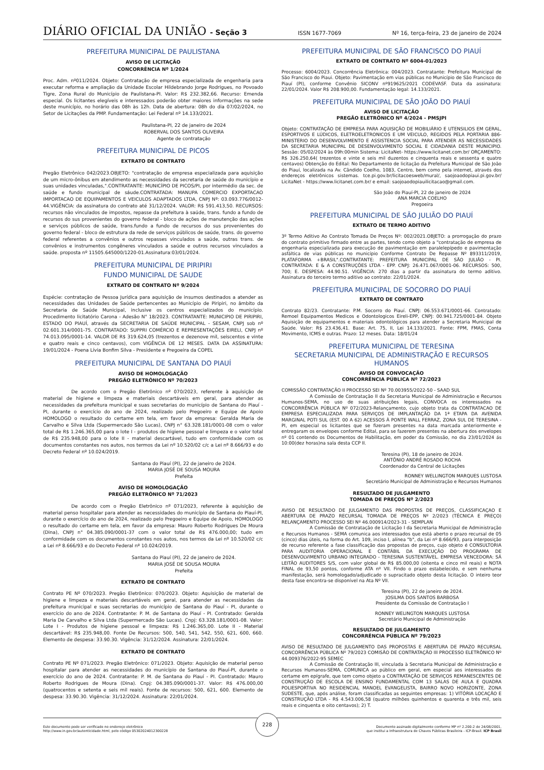DIÁRIO OFICIAL DA UNIÃO - Seção 3
ISSN 1677-7069 Nº 16, terça-feira, 23 de janeiro de 2024
PREFEITURA MUNICIPAL DE PAULISTANA
AVISO DE LICITAÇÃO
CONCORRÊNCIA Nº 1/2024
Proc. Adm. nº011/2024. Objeto: Contratação de empresa especializada de engenharia para executar reforma e ampliação da Unidade Escolar Hildebrando Jorge Rodrigues, no Povoado Tigre, Zona Rural do Município de Paulistana-PI. Valor: R$ 232.382,66. Recurso: Emenda especial. Os licitantes elegíveis e interessados poderão obter maiores informações na sede deste município, no horário das 08h às 12h. Data de abertura: 08h do dia 07/02/2024, no Setor de Licitações da PMP. Fundamentação: Lei Federal nº 14.133/2021.
Paulistana-PI, 22 de janeiro de 2024
ROBERVAL DOS SANTOS OLIVEIRA
Agente de contratação
PREFEITURA MUNICIPAL DE PICOS
EXTRATO DE CONTRATO
Pregão Eletrônico 042/2023.OBJETO: "contratação de empresa especializada para aquisição de um micro-ônibus em atendimento as necessidades da secretaria de saúde do município e suas unidades vinculadas,".CONTRATANTE: MUNICÍPIO DE PICOS/PI, por intermédio da sec. de saúde e fundo municipal de sáude.CONTRATADA: MANUPA COMERCIO EXPORTACAO IMPORTACAO DE EQUIPAMENTOS E VEICULOS ADAPTADOS LTDA, CNPJ Nº: 03.093.776/0012-44.VIGÊNCIA: da assinatura do contrato até 31/12/2024. VALOR: R$ 591.413,50. RECURSOS: recursos não vinculados de impostos, repasse da prefeitura à saúde, trans. fundo a fundo de recursos do sus provenientes do governo federal - bloco de ações de manutenção das ações e serviços públicos de saúde, trans.fundo a fundo de recursos do sus provenientes do governo federal - bloco de estrutura da rede de serviços públicos de saúde, trans. do governo federal referentes a convênios e outros repasses vinculados a saúde, outras trans. de convênios e instrumentos congêneres vinculados a saúde e outros recursos vinculados a saúde. proposta nº 11505.645000/1220-01.Assinatura:03/01/2024.
PREFEITURA MUNICIPAL DE PIRIPIRI
FUNDO MUNICIPAL DE SAUDE
EXTRATO DE CONTRATO Nº 9/2024
Espécie: contratação de Pessoa Jurídica para aquisição de insumos destinados a atender as necessidades das Unidades de Saúde pertencentes ao Município de Piripiri, no âmbito da Secretaria de Saúde Municipal, inclusive os centros especializados do município. Procedimento licitatório Carona - Adesão N° 18/2023. CONTRATANTE: MUNICIPIO DE PIRIPIRI, ESTADO DO PIAUÍ, através da SECRETARIA DE SAÚDE MUNICIPAL - SESAM, CNPJ sob nº 02.601.314/0001-75. CONTRATADO: SUPPRI COMÉRCIO E REPRESENTAÇÕES EIRELI, CNPJ nº 74.013.095/0001-14. VALOR DE R$ 319.624,05 (trezentos e dezenove mil, seiscentos e vinte e quatro reais e cinco centavos), com VIGÊNCIA DE 12 MESES. DATA DA ASSINATURA: 19/01/2024 - Poena Lívia Bonfim Silva - Presidente e Pregoeira da COPEL
PREFEITURA MUNICIPAL DE SANTANA DO PIAUÍ
AVISO DE HOMOLOGAÇÃO
PREGÃO ELETRÔNICO Nº 70/2023
De acordo com o Pregão Eletrônico nº 070/2023, referente à aquisição de material de higiene e limpeza e materiais descartáveis em geral, para atender as necessidades da prefeitura municipal e suas secretarias do município de Santana do Piauí - PI, durante o exercício do ano de 2024, realizado pelo Pregoeiro e Equipe de Apoio HOMOLOGO o resultado do certame em tela, em favor da empresa: Geralda Maria de Carvalho e Silva Ltda (Supermercado São Lucas), CNPJ n° 63.328.181/0001-08 com o valor total de R$ 1.246.365,00 para o lote I - produtos de higiene pessoal e limpeza e o valor total de R$ 235.948,00 para o lote II - material descartável, tudo em conformidade com os documentos constantes nos autos, nos termos da Lei nº 10.520/02 c/c a Lei nº 8.666/93 e do Decreto Federal nº 10.024/2019.
Santana do Piauí (PI), 22 de janeiro de 2024.
MARIA JOSÉ DE SOUSA MOURA
Prefeita
AVISO DE HOMOLOGAÇÃO
PREGÃO ELETRÔNICO Nº 71/2023
De acordo com o Pregão Eletrônico nº 071/2023, referente à aquisição de material penso hospitalar para atender as necessidades do município de Santana do Piauí-PI, durante o exercício do ano de 2024, realizado pelo Pregoeiro e Equipe de Apoio, HOMOLOGO o resultado do certame em tela, em favor da empresa: Mauro Roberto Rodrigues De Moura (Dina), CNPJ n° 04.385.090/0001-37 com o valor total de R$ 476.000,00; tudo em conformidade com os documentos constantes nos autos, nos termos da Lei nº 10.520/02 c/c a Lei nº 8.666/93 e do Decreto Federal nº 10.024/2019.
Santana do Piauí (PI), 22 de janeiro de 2024.
MARIA JOSÉ DE SOUSA MOURA
Prefeita
EXTRATO DE CONTRATO
Contrato PE Nº 070/2023. Pregão Eletrônico: 070/2023. Objeto: Aquisição de material de higiene e limpeza e materiais descartáveis em geral, para atender as necessidades da prefeitura municipal e suas secretarias do município de Santana do Piauí - PI, durante o exercício do ano de 2024. Contratante: P. M. de Santana do Piauí - PI. Contratado: Geralda Maria De Carvalho e Silva Ltda (Supermercado São Lucas). Cnpj: 63.328.181/0001-08. Valor: Lote I - Produtos de higiene pessoal e limpeza: R$ 1.246.365,00. Lote II - Material descartável: R$ 235.948,00. Fonte De Recursos: 500, 540, 541, 542, 550, 621, 600, 660. Elemento de despesa: 33.90.30. Vigência: 31/12/2024. Assinatura: 22/01/2024.
EXTRATO DE CONTRATO
Contrato PE Nº 071/2023. Pregão Eletrônico: 071/2023. Objeto: Aquisição de material penso hospitalar para atender as necessidades do município de Santana do Piauí-PI, durante o exercício do ano de 2024. Contratante: P. M. de Santana do Piauí - PI. Contratado: Mauro Roberto Rodrigues de Moura (Dina). Cnpj: 04.385.090/0001-37. Valor: R$ 476.000,00 (quatrocentos e setenta e seis mil reais). Fonte de recursos: 500, 621, 600. Elemento de despesa: 33.90.30. Vigência: 31/12/2024. Assinatura: 22/01/2024.
PREFEITURA MUNICIPAL DE SÃO FRANCISCO DO PIAUÍ
EXTRATO DE CONTRATO Nº 6004-01/2023
Processo: 6004/2023. Concorrência Eletrônica: 004/2023. Contratante: Prefeitura Municipal de São Francisco do Piaui. Objeto: Pavimentação em vias públicas no Município de São Francisco do Piauí (PI), conforme Convênio SICONV nº919625/2021 CODEVASF. Data da assinatura: 22/01/2024. Valor R$ 208.900,00. Fundamentação legal: 14.133/2021.
PREFEITURA MUNICIPAL DE SÃO JOÃO DO PIAUÍ
AVISO DE LICITAÇÃO
PREGÃO ELETRÔNICO Nº 4/2024 - PMSJPI
Objeto: CONTRATAÇÃO DE EMPRESA PARA AQUISIÇÃO DE MOBILIÁRIO E UTENSILIOS EM GERAL, ESPORTIVOS E LÚDICOS, ELETROELETRONICOS E UM VEICULO, REGIDOS PELA PORTARIA 886-MINISTERIO DO DESENVOLVIMENTO E ASSISTENCIA SOCIAL PARA ATENDER AS NECESSIDADES DA SECRETARIA MUNICIPAL DE DESENVOLVIMENTO SOCIAL E CIDADANIA DESTE MUNICIPIO. Sessão: 05/02/2024 às 09h:00min Sistema: LicitaNet- https://www.licitanet.com.br/ ORÇAMENTO: R$ 326.250,64( trezentos e vinte e seis mil duzentos e cinquenta reais e sessenta e quatro centavos) Obtenção do Edital: No Departamento de licitação da Prefeitura Municipal de São João do Piauí, localizada na Av. Cândido Coelho, 1083, Centro, bem como pela internet, através dos endereços eletrônicos sistemas. tce.pi.gov.br/licitacoesweb/mural/, saojoaodopiaui.pi.gov.br/ LicitaNet - https://www.licitanet.com.br/ e email: saojoaodopiauilicitacao@gmail.com.
São João do Piauí-PI, 22 de janeiro de 2024
ANA MARCIA COELHO
Pregoeira
PREFEITURA MUNICIPAL DE SÃO JULIÃO DO PIAUÍ
EXTRATO DE TERMO ADITIVO
3º Termo Aditivo Ao Contrato Tomada De Preços Nº: 002/2021.OBJETO: a prorrogação do prazo do contrato primitivo firmado entre as partes, tendo como objeto a "contratação de empresa de engenharia especializada para execução de pavimentação em paralelepípedo e pavimentação asfáltica de vias públicas no município Conforme Contrato De Repasse Nº 893311/2019, PLATAFORMA +BRASIL".CONTRATANTE: PREFEITURA MUNICIPAL DE SÃO JULIÃO - PI. CONTRATADA: E & A CONSTRUÇÕES LTDA - EPP. CNPJ: 26.471.067/0001-06. RECURSOS: 500, 700; E. DESPESA: 44.90.51. VIGÊNCIA: 270 dias a partir da assinatura do termo aditivo. Assinatura do terceiro termo aditivo ao contrato: 22/01/2024.
PREFEITURA MUNICIPAL DE SOCORRO DO PIAUÍ
EXTRATO DE CONTRATO
Contrato 82/23. Contratante: P.M. Socorro do Piauí. CNPJ: 06.553.671/0001-66. Contratado: Remoel Equipamentos Medicos e Odontologicos Eireli-EPP, CNPJ: 00.941.725/0001-84. Objeto Aquisição de equipamentos e materiais odontológicos para atender a Secretaria Municipal de Saúde. Valor: R$ 23.436,41. Base: Art. 75, II, Lei 14.133/2021. Fonte: FPM, FMAS, Conta Movimento, ICMS e outras. Prazo: 12 meses. Data: 18/01/24
PREFEITURA MUNICIPAL DE TERESINA
SECRETARIA MUNICIPAL DE ADMINISTRAÇÃO E RECURSOS HUMANOS
AVISO DE CONVOCAÇÃO
CONCORRÊNCIA PÚBLICA Nº 72/2023
COMISSÃO CONTRATAÇÃO II PROCESSO SEI Nº 70.003955/2022-50 - SAAD SUL
A Comissão de Contratação II da Secretaria Municipal de Administração e Recursos Humanos-SEMA, no uso de suas atribuições legais, CONVOCA os interessados na CONCORRÊNCIA PÚBLICA Nº 072/2023-Relançamento, cujo objeto trata da CONTRATACAO DE EMPRESA ESPECIALIZADA PARA SERVIÇOS DE IMPLANTAÇÃO DA 1ª ETAPA DA AVENIDA MARGINAL POTI SUL (EST. 00 A 62) ACESSOS À PONTE WALL FERRAZ, ZONA SUL DE TERESINA - PI, em especial os licitantes que se fizeram presentes na data marcada anteriormente e entregaram os envelopes conforme Edital, para se fazerem presentes na abertura dos envelopes nº 01 contendo os Documentos de Habilitação, em poder da Comissão, no dia 23/01/2024 ás 10:00(dez horas)na sala desta CCP II.
Teresina (PI), 18 de janeiro de 2024.
ANTÔNIO ANDRÉ ROSADO ROCHA
Coordenador da Central de Licitações
RONNEY WELLINGTON MARQUES LUSTOSA
Secretário Municipal de Administração e Recursos Humanos
RESULTADO DE JULGAMENTO
TOMADA DE PREÇOS Nº 2/2023
AVISO DE RESULTADO DE JULGAMENTO DAS PROPOSTAS DE PREÇOS, CLASSIFICAÇAO E ABERTURA DE PRAZO RECURSAL TOMADA DE PREÇOS Nº 2/2023 (TÉCNICA E PREÇO) RELANÇAMENTO PROCESSO SEI Nº 46.000914/2023-31 - SEMPLAN
A Comissão de Contratação de Licitação I da Secretaria Municipal de Administração e Recursos Humanos - SEMA comunica aos interessados que está aberto o prazo recursal de 05 (cinco) dias úteis, na forma do Art. 109, inciso I, alínea "b", da Lei nº 8.666/93, para interposição de recurso referente a fase classificação das propostas de preços, cujo objeto é CONSULTORIA PARA AUDITORIA OPERACIONAL E CONTÁBIL DA EXECUÇÃO DO PROGRAMA DE DESENVOLVIMENTO URBANO INTEGRADO - TERESINA SUSTENTÁVEL. EMPRESA VENCEDORA: SÁ LEITÃO AUDITORES S/S, com valor global de R$ 85.000,00 (oitenta e cinco mil reais) e NOTA FINAL de 93,50 pontos, conforme ATA nº VII. Findo o prazo estabelecido, e sem nenhuma manifestação, será homologado/adjudicado o supracitado objeto desta licitação. O inteiro teor desta fase encontra-se disponível na Ata Nº VII.
Teresina (PI), 22 de janeiro de 2024.
JOSILMA DOS SANTOS BARBOSA
Presidente da Comissão de Contratação I
RONNEY WELINGTON MARQUES LUSTOSA
Secretário Municipal de Administração
RESULTADO DE JULGAMENTO
CONCORRÊNCIA PÚBLICA Nº 79/2023
AVISO DE RESULTADO DE JULGAMENTO DAS PROPOSTAS E ABERTURA DE PRAZO RECURSAL CONCORRÊNCIA PÚBLICA Nº 79/2023 COMISÃO DE CONTRATAÇÃO III PROCESSO ELETRÔNICO Nº 44.009376/2022-95 SEMEC
A Comissão de Contratação III, vinculada à Secretaria Municipal de Administração e Recursos Humanos-SEMA, COMUNICA ao público em geral, em especial aos interessados do certame em epígrafe, que tem como objeto a CONTRATAÇÃO DE SERVIÇOS REMANESCENTES DE CONSTRUÇÃO DE ESCOLA DE ENSINO FUNDAMENTAL COM 13 SALAS DE AULA E QUADRA POLIESPORTIVA NO RESIDENCIAL MANOEL EVANGELISTA, BAIRRO NOVO HORIZONTE, ZONA SUDESTE, que, após análise, foram classificadas as seguintes empresas: 1) VITÓRIA LOCAÇÃO E CONSTRUÇÃO LTDA - R$ 4.543.006,58 (quatro milhões quinhentos e quarenta e três mil, seis reais e cinquenta e oito centavos); 2) T.
Este documento pode ser verificado no endereço eletrônico
http://www.in.gov.br/autenticidade.html, pelo código 05302024012300228
228
Documento assinado digitalmente conforme MP nº 2.200-2 de 24/08/2001,
que institui a Infraestrutura de Chaves Públicas Brasileira - ICP-Brasil. ICP Brasil